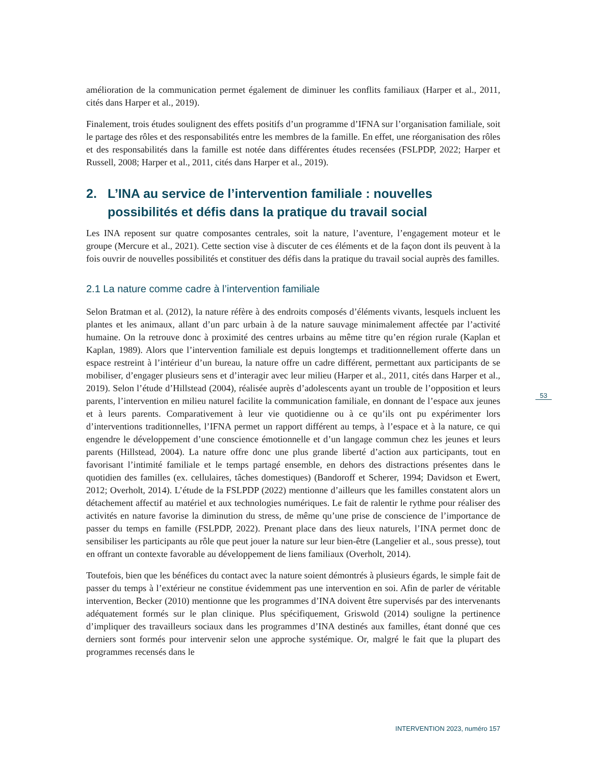amélioration de la communication permet également de diminuer les conflits familiaux (Harper et al., 2011, cités dans Harper et al., 2019).
Finalement, trois études soulignent des effets positifs d’un programme d’IFNA sur l’organisation familiale, soit le partage des rôles et des responsabilités entre les membres de la famille. En effet, une réorganisation des rôles et des responsabilités dans la famille est notée dans différentes études recensées (FSLPDP, 2022; Harper et Russell, 2008; Harper et al., 2011, cités dans Harper et al., 2019).
2. L’INA au service de l’intervention familiale : nouvelles possibilités et défis dans la pratique du travail social
Les INA reposent sur quatre composantes centrales, soit la nature, l’aventure, l’engagement moteur et le groupe (Mercure et al., 2021). Cette section vise à discuter de ces éléments et de la façon dont ils peuvent à la fois ouvrir de nouvelles possibilités et constituer des défis dans la pratique du travail social auprès des familles.
2.1 La nature comme cadre à l’intervention familiale
Selon Bratman et al. (2012), la nature réfère à des endroits composés d’éléments vivants, lesquels incluent les plantes et les animaux, allant d’un parc urbain à de la nature sauvage minimalement affectée par l’activité humaine. On la retrouve donc à proximité des centres urbains au même titre qu’en région rurale (Kaplan et Kaplan, 1989). Alors que l’intervention familiale est depuis longtemps et traditionnellement offerte dans un espace restreint à l’intérieur d’un bureau, la nature offre un cadre différent, permettant aux participants de se mobiliser, d’engager plusieurs sens et d’interagir avec leur milieu (Harper et al., 2011, cités dans Harper et al., 2019). Selon l’étude d’Hillstead (2004), réalisée auprès d’adolescents ayant un trouble de l’opposition et leurs parents, l’intervention en milieu naturel facilite la communication familiale, en donnant de l’espace aux jeunes et à leurs parents. Comparativement à leur vie quotidienne ou à ce qu’ils ont pu expérimenter lors d’interventions traditionnelles, l’IFNA permet un rapport différent au temps, à l’espace et à la nature, ce qui engendre le développement d’une conscience émotionnelle et d’un langage commun chez les jeunes et leurs parents (Hillstead, 2004). La nature offre donc une plus grande liberté d’action aux participants, tout en favorisant l’intimité familiale et le temps partagé ensemble, en dehors des distractions présentes dans le quotidien des familles (ex. cellulaires, tâches domestiques) (Bandoroff et Scherer, 1994; Davidson et Ewert, 2012; Overholt, 2014). L’étude de la FSLPDP (2022) mentionne d’ailleurs que les familles constatent alors un détachement affectif au matériel et aux technologies numériques. Le fait de ralentir le rythme pour réaliser des activités en nature favorise la diminution du stress, de même qu’une prise de conscience de l’importance de passer du temps en famille (FSLPDP, 2022). Prenant place dans des lieux naturels, l’INA permet donc de sensibiliser les participants au rôle que peut jouer la nature sur leur bien-être (Langelier et al., sous presse), tout en offrant un contexte favorable au développement de liens familiaux (Overholt, 2014).
Toutefois, bien que les bénéfices du contact avec la nature soient démontrés à plusieurs égards, le simple fait de passer du temps à l’extérieur ne constitue évidemment pas une intervention en soi. Afin de parler de véritable intervention, Becker (2010) mentionne que les programmes d’INA doivent être supervisés par des intervenants adéquatement formés sur le plan clinique. Plus spécifiquement, Griswold (2014) souligne la pertinence d’impliquer des travailleurs sociaux dans les programmes d’INA destinés aux familles, étant donné que ces derniers sont formés pour intervenir selon une approche systémique. Or, malgré le fait que la plupart des programmes recensés dans le
53
INTERVENTION 2023, numéro 157